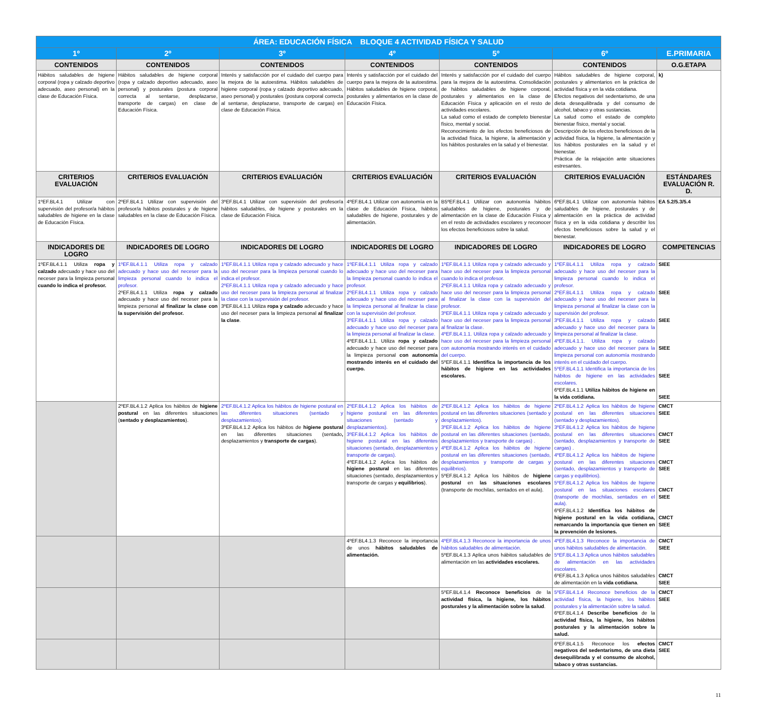| ÁREA: EDUCACIÓN FÍSICA BLOQUE 4 ACTIVIDAD FÍSICA Y SALUD | | | | | | |
| --- | --- | --- | --- | --- | --- | --- |
| 1º | 2º | 3º | 4º | 5º | 6º | E.PRIMARIA |
| CONTENIDOS | CONTENIDOS | CONTENIDOS | CONTENIDOS | CONTENIDOS | CONTENIDOS | O.G.ETAPA |
| Hábitos saludables de higiene corporal (ropa y calzado deportivo adecuado, aseo personal) en la clase de Educación Física. | Hábitos saludables de higiene corporal (ropa y calzado deportivo adecuado, aseo personal) y posturales (postura corporal correcta al sentarse, desplazarse, transporte de cargas) en clase de Educación Física. | Interés y satisfacción por el cuidado del cuerpo para la mejora de la autoestima. Hábitos saludables de higiene corporal (ropa y calzado deportivo adecuado, aseo personal) y posturales (postura corporal correcta al sentarse, desplazarse, transporte de cargas) en clase de Educación Física. | Interés y satisfacción por el cuidado del cuerpo para la mejora de la autoestima. Hábitos saludables de higiene corporal, posturales y alimentarios en la clase de Educación Física. | Interés y satisfacción por el cuidado del cuerpo para la mejora de la autoestima. Consolidación de hábitos saludables de higiene corporal, posturales y alimentarios en la clase de Educación Física y aplicación en el resto de actividades escolares. La salud como el estado de completo bienestar físico, mental y social. Reconocimiento de los efectos beneficiosos de la actividad física, la higiene, la alimentación y los hábitos posturales en la salud y el bienestar. | Hábitos saludables de higiene corporal, posturales y alimentarios en la práctica de actividad física y en la vida cotidiana. Efectos negativos del sedentarismo, de una dieta desequilibrada y del consumo de alcohol, tabaco y otras sustancias. La salud como el estado de completo bienestar físico, mental y social. Descripción de los efectos beneficiosos de la actividad física, la higiene, la alimentación y los hábitos posturales en la salud y el bienestar. Práctica de la relajación ante situaciones estresantes. | k) |
| CRITERIOS EVALUACIÓN | CRITERIOS EVALUACIÓN | CRITERIOS EVALUACIÓN | CRITERIOS EVALUACIÓN | CRITERIOS EVALUACIÓN | CRITERIOS EVALUACIÓN | ESTÁNDARES EVALUACIÓN R. D. |
| 1ºEF.BL4.1 Utilizar con supervisión del profesor/a hábitos saludables de higiene en la clase de Educación Física. | 2ºEF.BL4.1 Utilizar con supervisión del profesor/a hábitos posturales y de higiene saludables en la clase de Educación Física. | 3ºEF.BL4.1 Utilizar con supervisión del profesor/a hábitos saludables, de higiene y posturales en la clase de Educación Física. | 4ºEF.BL4.1 Utilizar con autonomía en la clase de Educación Física, hábitos saludables de higiene, posturales y de alimentación. | B5ºEF.BL4.1 Utilizar con autonomía hábitos saludables de higiene, posturales y de alimentación en la clase de Educación Física y en el resto de actividades escolares y reconocer los efectos beneficiosos sobre la salud. | 6ºEF.BL4.1 Utilizar con autonomía hábitos saludables de higiene, posturales y de alimentación en la práctica de actividad física y en la vida cotidiana y describir los efectos beneficiosos sobre la salud y el bienestar. | EA 5.2/5.3/5.4 |
| INDICADORES DE LOGRO | INDICADORES DE LOGRO | INDICADORES DE LOGRO | INDICADORES DE LOGRO | INDICADORES DE LOGRO | INDICADORES DE LOGRO | COMPETENCIAS |
| 1ºEF.BL4.1.1 Utiliza ropa y calzado adecuado y hace uso del neceser para la limpieza personal cuando lo indica el profesor. | 1ºEF.BL4.1.1 Utiliza ropa y calzado adecuado y hace uso del neceser para la limpieza personal cuando lo indica el profesor. 2ºEF.BL4.1.1 Utiliza ropa y calzado adecuado y hace uso del neceser para la limpieza personal al finalizar la clase con la supervisión del profesor. | 1ºEF.BL4.1.1 Utiliza ropa y calzado adecuado y hace uso del neceser para la limpieza personal cuando lo indica el profesor. 2ºEF.BL4.1.1 Utiliza ropa y calzado adecuado y hace uso del neceser para la limpieza personal al finalizar la clase con la supervisión del profesor. 3ºEF.BL4.1.1 Utiliza ropa y calzado adecuado y hace uso del neceser para la limpieza personal al finalizar la clase . | 1ºEF.BL4.1.1 Utiliza ropa y calzado adecuado y hace uso del neceser para la limpieza personal cuando lo indica el profesor. 2ºEF.BL4.1.1 Utiliza ropa y calzado adecuado y hace uso del neceser para la limpieza personal al finalizar la clase con la supervisión del profesor. 3ºEF.BL4.1.1 Utiliza ropa y calzado adecuado y hace uso del neceser para la limpieza personal al finalizar la clase. 4ºEF.BL4.1.1. Utiliza ropa y calzado adecuado y hace uso del neceser para la limpieza personal con autonomía mostrando interés en el cuidado del cuerpo. | 1ºEF.BL4.1.1 Utiliza ropa y calzado adecuado y hace uso del neceser para la limpieza personal cuando lo indica el profesor. 2ºEF.BL4.1.1 Utiliza ropa y calzado adecuado y hace uso del neceser para la limpieza personal al finalizar la clase con la supervisión del profesor. 3ºEF.BL4.1.1 Utiliza ropa y calzado adecuado y hace uso del neceser para la limpieza personal al finalizar la clase. 4ºEF.BL4.1.1. Utiliza ropa y calzado adecuado y hace uso del neceser para la limpieza personal con autonomía mostrando interés en el cuidado del cuerpo. 5ºEF.BL4.1.1 Identifica la importancia de los hábitos de higiene en las actividades escolares. | 1ºEF.BL4.1.1 Utiliza ropa y calzado adecuado y hace uso del neceser para la limpieza personal cuando lo indica el profesor. 2ºEF.BL4.1.1 Utiliza ropa y calzado adecuado y hace uso del neceser para la limpieza personal al finalizar la clase con la supervisión del profesor. 3ºEF.BL4.1.1 Utiliza ropa y calzado adecuado y hace uso del neceser para la limpieza personal al finalizar la clase. 4ºEF.BL4.1.1. Utiliza ropa y calzado adecuado y hace uso del neceser para la limpieza personal con autonomía mostrando interés en el cuidado del cuerpo. 5ºEF.BL4.1.1 Identifica la importancia de los hábitos de higiene en las actividades escolares. 6ºEF.BL4.1.1 Utiliza hábitos de higiene en la vida cotidiana. | SIEE SIEE SIEE SIEE SIEE SIEE |
| | 2ºEF.BL4.1.2 Aplica los hábitos de higiene postural en las diferentes situaciones ( sentado y desplazamientos ). | 2ºEF.BL4.1.2 Aplica los hábitos de higiene postural en las diferentes situaciones (sentado y desplazamientos). 3ºEF.BL4.1.2 Aplica los hábitos de higiene postural en las diferentes situaciones (sentado , desplazamientos y transporte de cargas ). | 2ºEF.BL4.1.2 Aplica los hábitos de higiene postural en las diferentes situaciones (sentado y desplazamientos). 3ºEF.BL4.1.2 Aplica los hábitos de higiene postural en las diferentes situaciones (sentado, desplazamientos y transporte de cargas). 4ºEF.BL4.1.2 Aplica los hábitos de higiene postural en las diferentes situaciones (sentado, desplazamientos y transporte de cargas y equilibrios ). | 2ºEF.BL4.1.2 Aplica los hábitos de higiene postural en las diferentes situaciones (sentado y desplazamientos). 3ºEF.BL4.1.2 Aplica los hábitos de higiene postural en las diferentes situaciones (sentado, desplazamientos y transporte de cargas) . 4ºEF.BL4.1.2 Aplica los hábitos de higiene postural en las diferentes situaciones (sentado, desplazamientos y transporte de cargas y equilibrios). 5ºEF.BL4.1.2 Aplica los hábitos de higiene postural en las situaciones escolares (transporte de mochilas, sentados en el aula). | 2ºEF.BL4.1.2 Aplica los hábitos de higiene postural en las diferentes situaciones (sentado y desplazamientos). 3ºEF.BL4.1.2 Aplica los hábitos de higiene postural en las diferentes situaciones (sentado, desplazamientos y transporte de cargas) . 4ºEF.BL4.1.2 Aplica los hábitos de higiene postural en las diferentes situaciones (sentado, desplazamientos y transporte de cargas y equilibrios). 5ºEF.BL4.1.2 Aplica los hábitos de higiene postural en las situaciones escolares (transporte de mochilas, sentados en el aula). 6ºEF.BL4.1.2 Identifica los hábitos de higiene postural en la vida cotidiana, remarcando la importancia que tienen en la prevención de lesiones. | CMCT SIEE CMCT SIEE CMCT SIEE CMCT SIEE CMCT SIEE |
| | | | 4ºEF.BL4.1.3 Reconoce la importancia de unos hábitos saludables de alimentación. | 4ºEF.BL4.1.3 Reconoce la importancia de unos hábitos saludables de alimentación. 5ºEF.BL4.1.3 Aplica unos hábitos saludables de alimentación en las actividades escolares. | 4ºEF.BL4.1.3 Reconoce la importancia de unos hábitos saludables de alimentación. 5ºEF.BL4.1.3 Aplica unos hábitos saludables de alimentación en las actividades escolares. 6ºEF.BL4.1.3 Aplica unos hábitos saludables de alimentación en la vida cotidiana . | CMCT SIEE CMCT SIEE |
| | | | | 5ºEF.BL4.1.4 Reconoce beneficios de la actividad física, la higiene, los hábitos posturales y la alimentación sobre la salud . | 5ºEF.BL4.1.4 Reconoce beneficios de la actividad física, la higiene, los hábitos posturales y la alimentación sobre la salud. 6ºEF.BL4.1.4 Describe beneficios de la actividad física, la higiene, los hábitos posturales y la alimentación sobre la salud. | CMCT SIEE |
| | | | | | 6ºEF.BL4.1.5 Reconoce los efectos negativos del sedentarismo, de una dieta desequilibrada y el consumo de alcohol, tabaco y otras sustancias. | CMCT SIEE |
11